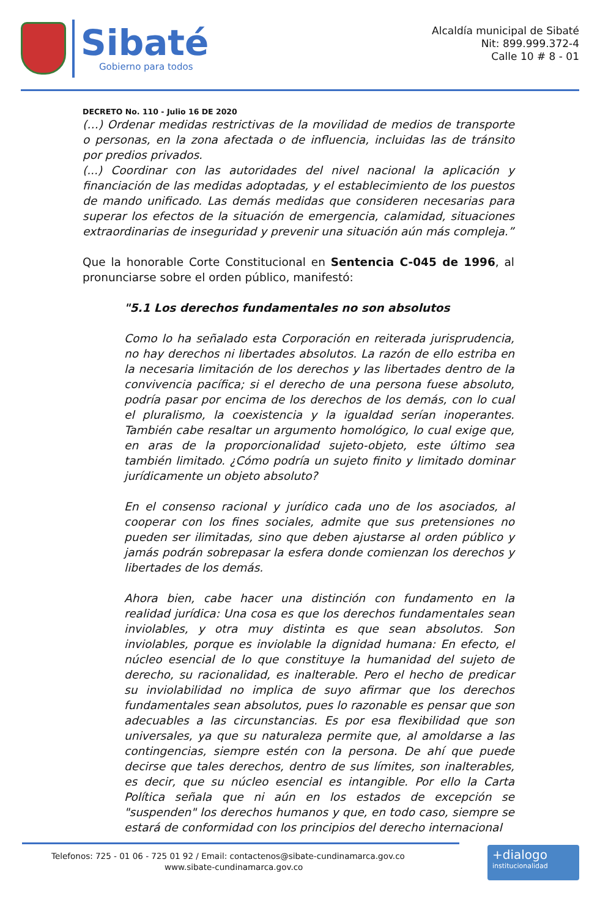Sibaté
Gobierno para todos
Alcaldía municipal de Sibaté
Nit: 899.999.372-4
Calle 10 # 8 - 01
DECRETO No. 110 - Julio 16 DE 2020
(…) Ordenar medidas restrictivas de la movilidad de medios de transporte o personas, en la zona afectada o de influencia, incluidas las de tránsito por predios privados.
(...) Coordinar con las autoridades del nivel nacional la aplicación y financiación de las medidas adoptadas, y el establecimiento de los puestos de mando unificado. Las demás medidas que consideren necesarias para superar los efectos de la situación de emergencia, calamidad, situaciones extraordinarias de inseguridad y prevenir una situación aún más compleja.”
Que la honorable Corte Constitucional en Sentencia C-045 de 1996, al pronunciarse sobre el orden público, manifestó:
"5.1 Los derechos fundamentales no son absolutos
Como lo ha señalado esta Corporación en reiterada jurisprudencia, no hay derechos ni libertades absolutos. La razón de ello estriba en la necesaria limitación de los derechos y las libertades dentro de la convivencia pacífica; si el derecho de una persona fuese absoluto, podría pasar por encima de los derechos de los demás, con lo cual el pluralismo, la coexistencia y la igualdad serían inoperantes. También cabe resaltar un argumento homológico, lo cual exige que, en aras de la proporcionalidad sujeto-objeto, este último sea también limitado. ¿Cómo podría un sujeto finito y limitado dominar jurídicamente un objeto absoluto?
En el consenso racional y jurídico cada uno de los asociados, al cooperar con los fines sociales, admite que sus pretensiones no pueden ser ilimitadas, sino que deben ajustarse al orden público y jamás podrán sobrepasar la esfera donde comienzan los derechos y libertades de los demás.
Ahora bien, cabe hacer una distinción con fundamento en la realidad jurídica: Una cosa es que los derechos fundamentales sean inviolables, y otra muy distinta es que sean absolutos. Son inviolables, porque es inviolable la dignidad humana: En efecto, el núcleo esencial de lo que constituye la humanidad del sujeto de derecho, su racionalidad, es inalterable. Pero el hecho de predicar su inviolabilidad no implica de suyo afirmar que los derechos fundamentales sean absolutos, pues lo razonable es pensar que son adecuables a las circunstancias. Es por esa flexibilidad que son universales, ya que su naturaleza permite que, al amoldarse a las contingencias, siempre estén con la persona. De ahí que puede decirse que tales derechos, dentro de sus límites, son inalterables, es decir, que su núcleo esencial es intangible. Por ello la Carta Política señala que ni aún en los estados de excepción se "suspenden" los derechos humanos y que, en todo caso, siempre se estará de conformidad con los principios del derecho internacional
Telefonos: 725 - 01 06 - 725 01 92 / Email: contactenos@sibate-cundinamarca.gov.co
www.sibate-cundinamarca.gov.co
+dialogo
institucionalidad